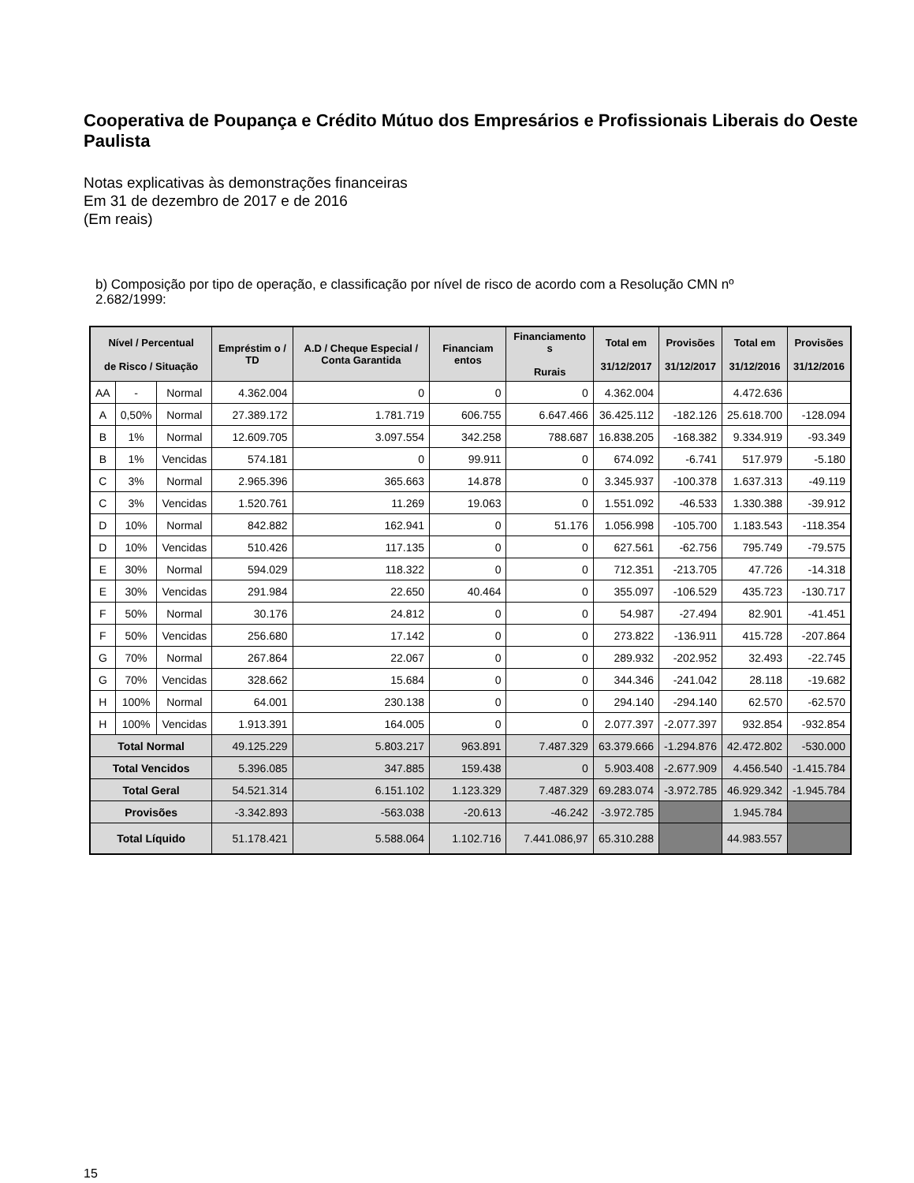Cooperativa de Poupança e Crédito Mútuo dos Empresários e Profissionais Liberais do Oeste Paulista
Notas explicativas às demonstrações financeiras
Em 31 de dezembro de 2017 e de 2016
(Em reais)
b) Composição por tipo de operação, e classificação por nível de risco de acordo com a Resolução CMN nº 2.682/1999:
| Nível / Percentual de Risco / Situação | | | Empréstim o / TD | A.D / Cheque Especial / Conta Garantida | Financiam entos | Financiamento s Rurais | Total em 31/12/2017 | Provisões 31/12/2017 | Total em 31/12/2016 | Provisões 31/12/2016 |
| --- | --- | --- | --- | --- | --- | --- | --- | --- | --- | --- |
| AA | - | Normal | 4.362.004 | 0 | 0 | 0 | 4.362.004 | | 4.472.636 | |
| A | 0,50% | Normal | 27.389.172 | 1.781.719 | 606.755 | 6.647.466 | 36.425.112 | -182.126 | 25.618.700 | -128.094 |
| B | 1% | Normal | 12.609.705 | 3.097.554 | 342.258 | 788.687 | 16.838.205 | -168.382 | 9.334.919 | -93.349 |
| B | 1% | Vencidas | 574.181 | 0 | 99.911 | 0 | 674.092 | -6.741 | 517.979 | -5.180 |
| C | 3% | Normal | 2.965.396 | 365.663 | 14.878 | 0 | 3.345.937 | -100.378 | 1.637.313 | -49.119 |
| C | 3% | Vencidas | 1.520.761 | 11.269 | 19.063 | 0 | 1.551.092 | -46.533 | 1.330.388 | -39.912 |
| D | 10% | Normal | 842.882 | 162.941 | 0 | 51.176 | 1.056.998 | -105.700 | 1.183.543 | -118.354 |
| D | 10% | Vencidas | 510.426 | 117.135 | 0 | 0 | 627.561 | -62.756 | 795.749 | -79.575 |
| E | 30% | Normal | 594.029 | 118.322 | 0 | 0 | 712.351 | -213.705 | 47.726 | -14.318 |
| E | 30% | Vencidas | 291.984 | 22.650 | 40.464 | 0 | 355.097 | -106.529 | 435.723 | -130.717 |
| F | 50% | Normal | 30.176 | 24.812 | 0 | 0 | 54.987 | -27.494 | 82.901 | -41.451 |
| F | 50% | Vencidas | 256.680 | 17.142 | 0 | 0 | 273.822 | -136.911 | 415.728 | -207.864 |
| G | 70% | Normal | 267.864 | 22.067 | 0 | 0 | 289.932 | -202.952 | 32.493 | -22.745 |
| G | 70% | Vencidas | 328.662 | 15.684 | 0 | 0 | 344.346 | -241.042 | 28.118 | -19.682 |
| H | 100% | Normal | 64.001 | 230.138 | 0 | 0 | 294.140 | -294.140 | 62.570 | -62.570 |
| H | 100% | Vencidas | 1.913.391 | 164.005 | 0 | 0 | 2.077.397 | -2.077.397 | 932.854 | -932.854 |
| Total Normal | | | 49.125.229 | 5.803.217 | 963.891 | 7.487.329 | 63.379.666 | -1.294.876 | 42.472.802 | -530.000 |
| Total Vencidos | | | 5.396.085 | 347.885 | 159.438 | 0 | 5.903.408 | -2.677.909 | 4.456.540 | -1.415.784 |
| Total Geral | | | 54.521.314 | 6.151.102 | 1.123.329 | 7.487.329 | 69.283.074 | -3.972.785 | 46.929.342 | -1.945.784 |
| Provisões | | | -3.342.893 | -563.038 | -20.613 | -46.242 | -3.972.785 | | 1.945.784 | |
| Total Líquido | | | 51.178.421 | 5.588.064 | 1.102.716 | 7.441.086,97 | 65.310.288 | | 44.983.557 | |
15